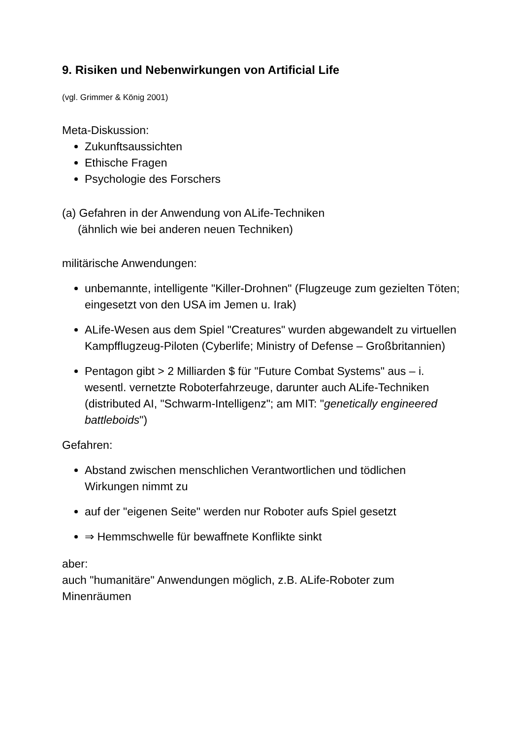9. Risiken und Nebenwirkungen von Artificial Life
(vgl. Grimmer & König 2001)
Meta-Diskussion:
Zukunftsaussichten
Ethische Fragen
Psychologie des Forschers
(a) Gefahren in der Anwendung von ALife-Techniken
(ähnlich wie bei anderen neuen Techniken)
militärische Anwendungen:
unbemannte, intelligente "Killer-Drohnen" (Flugzeuge zum gezielten Töten; eingesetzt von den USA im Jemen u. Irak)
ALife-Wesen aus dem Spiel "Creatures" wurden abgewandelt zu virtuellen Kampfflugzeug-Piloten (Cyberlife; Ministry of Defense – Großbritannien)
Pentagon gibt > 2 Milliarden $ für "Future Combat Systems" aus – i. wesentl. vernetzte Roboterfahrzeuge, darunter auch ALife-Techniken (distributed AI, "Schwarm-Intelligenz"; am MIT: "genetically engineered battleboids")
Gefahren:
Abstand zwischen menschlichen Verantwortlichen und tödlichen Wirkungen nimmt zu
auf der "eigenen Seite" werden nur Roboter aufs Spiel gesetzt
⇒ Hemmschwelle für bewaffnete Konflikte sinkt
aber:
auch "humanitäre" Anwendungen möglich, z.B. ALife-Roboter zum Minenräumen